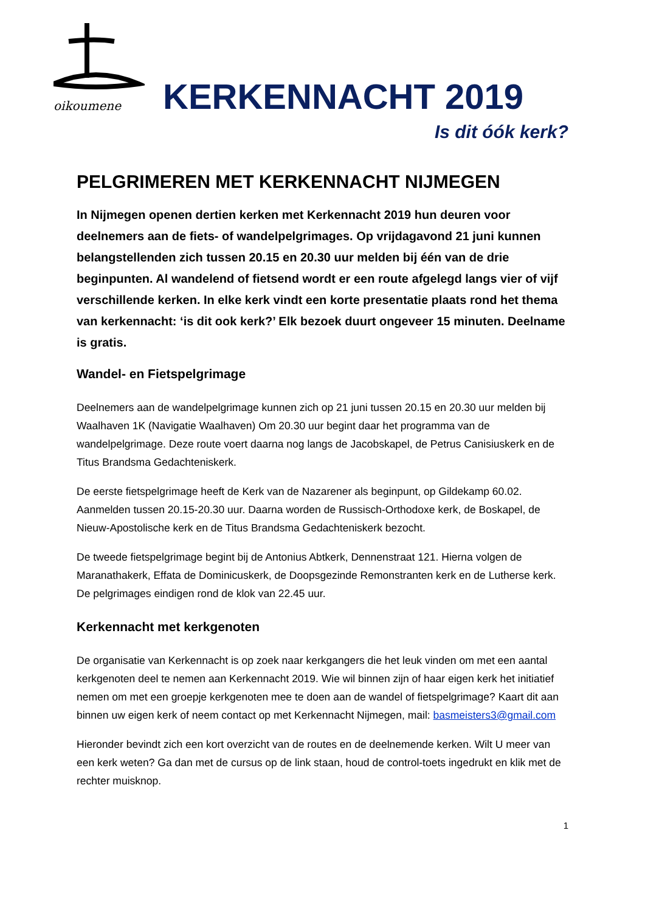oikoumene
KERKENNACHT 2019
Is dit óók kerk?
PELGRIMEREN MET KERKENNACHT NIJMEGEN
In Nijmegen openen dertien kerken met Kerkennacht 2019 hun deuren voor deelnemers aan de fiets- of wandelpelgrimages. Op vrijdagavond 21 juni kunnen belangstellenden zich tussen 20.15 en 20.30 uur melden bij één van de drie beginpunten. Al wandelend of fietsend wordt er een route afgelegd langs vier of vijf verschillende kerken. In elke kerk vindt een korte presentatie plaats rond het thema van kerkennacht: ‘is dit ook kerk?’ Elk bezoek duurt ongeveer 15 minuten. Deelname is gratis.
Wandel- en Fietspelgrimage
Deelnemers aan de wandelpelgrimage kunnen zich op 21 juni tussen 20.15 en 20.30 uur melden bij Waalhaven 1K (Navigatie Waalhaven) Om 20.30 uur begint daar het programma van de wandelpelgrimage. Deze route voert daarna nog langs de Jacobskapel, de Petrus Canisiuskerk en de Titus Brandsma Gedachteniskerk.
De eerste fietspelgrimage heeft de Kerk van de Nazarener als beginpunt, op Gildekamp 60.02. Aanmelden tussen 20.15-20.30 uur. Daarna worden de Russisch-Orthodoxe kerk, de Boskapel, de Nieuw-Apostolische kerk en de Titus Brandsma Gedachteniskerk bezocht.
De tweede fietspelgrimage begint bij de Antonius Abtkerk, Dennenstraat 121. Hierna volgen de Maranathakerk, Effata de Dominicuskerk, de Doopsgezinde Remonstranten kerk en de Lutherse kerk. De pelgrimages eindigen rond de klok van 22.45 uur.
Kerkennacht met kerkgenoten
De organisatie van Kerkennacht is op zoek naar kerkgangers die het leuk vinden om met een aantal kerkgenoten deel te nemen aan Kerkennacht 2019. Wie wil binnen zijn of haar eigen kerk het initiatief nemen om met een groepje kerkgenoten mee te doen aan de wandel of fietspelgrimage? Kaart dit aan binnen uw eigen kerk of neem contact op met Kerkennacht Nijmegen, mail: basmeisters3@gmail.com
Hieronder bevindt zich een kort overzicht van de routes en de deelnemende kerken. Wilt U meer van een kerk weten? Ga dan met de cursus op de link staan, houd de control-toets ingedrukt en klik met de rechter muisknop.
1